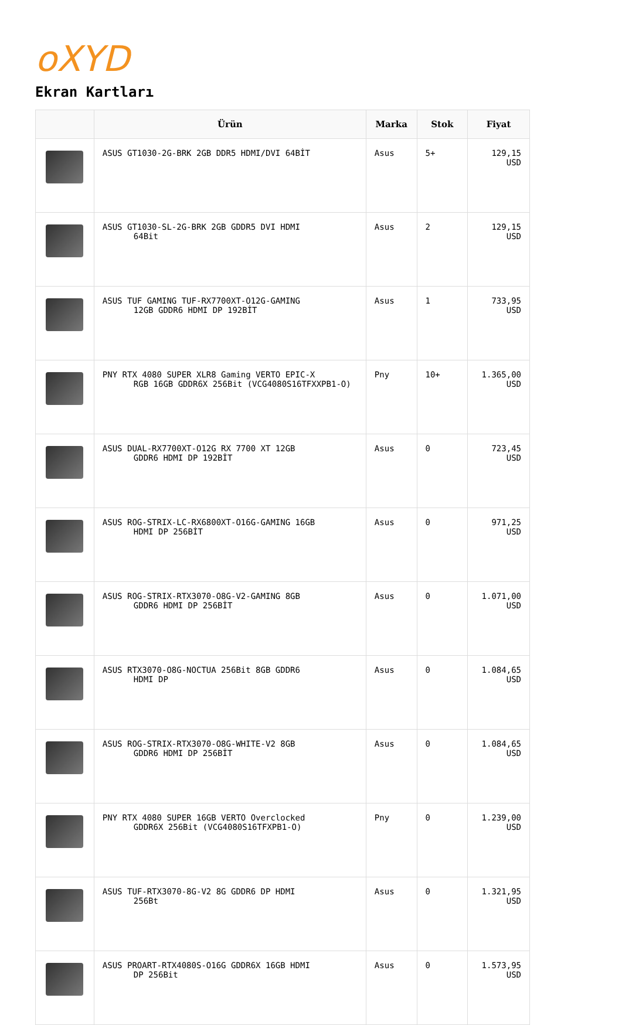oXYD
Ekran Kartları
| | Ürün | Marka | Stok | Fiyat |
| --- | --- | --- | --- | --- |
| | ASUS GT1030-2G-BRK 2GB DDR5 HDMI/DVI 64BİT | Asus | 5+ | 129,15 USD |
| | ASUS GT1030-SL-2G-BRK 2GB GDDR5 DVI HDMI 64Bit | Asus | 2 | 129,15 USD |
| | ASUS TUF GAMING TUF-RX7700XT-O12G-GAMING 12GB GDDR6 HDMI DP 192BİT | Asus | 1 | 733,95 USD |
| | PNY RTX 4080 SUPER XLR8 Gaming VERTO EPIC-X RGB 16GB GDDR6X 256Bit (VCG4080S16TFXXPB1-O) | Pny | 10+ | 1.365,00 USD |
| | ASUS DUAL-RX7700XT-O12G RX 7700 XT 12GB GDDR6 HDMI DP 192BİT | Asus | 0 | 723,45 USD |
| | ASUS ROG-STRIX-LC-RX6800XT-O16G-GAMING 16GB HDMI DP 256BİT | Asus | 0 | 971,25 USD |
| | ASUS ROG-STRIX-RTX3070-O8G-V2-GAMING 8GB GDDR6 HDMI DP 256BİT | Asus | 0 | 1.071,00 USD |
| | ASUS RTX3070-O8G-NOCTUA 256Bit 8GB GDDR6 HDMI DP | Asus | 0 | 1.084,65 USD |
| | ASUS ROG-STRIX-RTX3070-O8G-WHITE-V2 8GB GDDR6 HDMI DP 256BİT | Asus | 0 | 1.084,65 USD |
| | PNY RTX 4080 SUPER 16GB VERTO Overclocked GDDR6X 256Bit (VCG4080S16TFXPB1-O) | Pny | 0 | 1.239,00 USD |
| | ASUS TUF-RTX3070-8G-V2 8G GDDR6 DP HDMI 256Bt | Asus | 0 | 1.321,95 USD |
| | ASUS PROART-RTX4080S-O16G GDDR6X 16GB HDMI DP 256Bit | Asus | 0 | 1.573,95 USD |